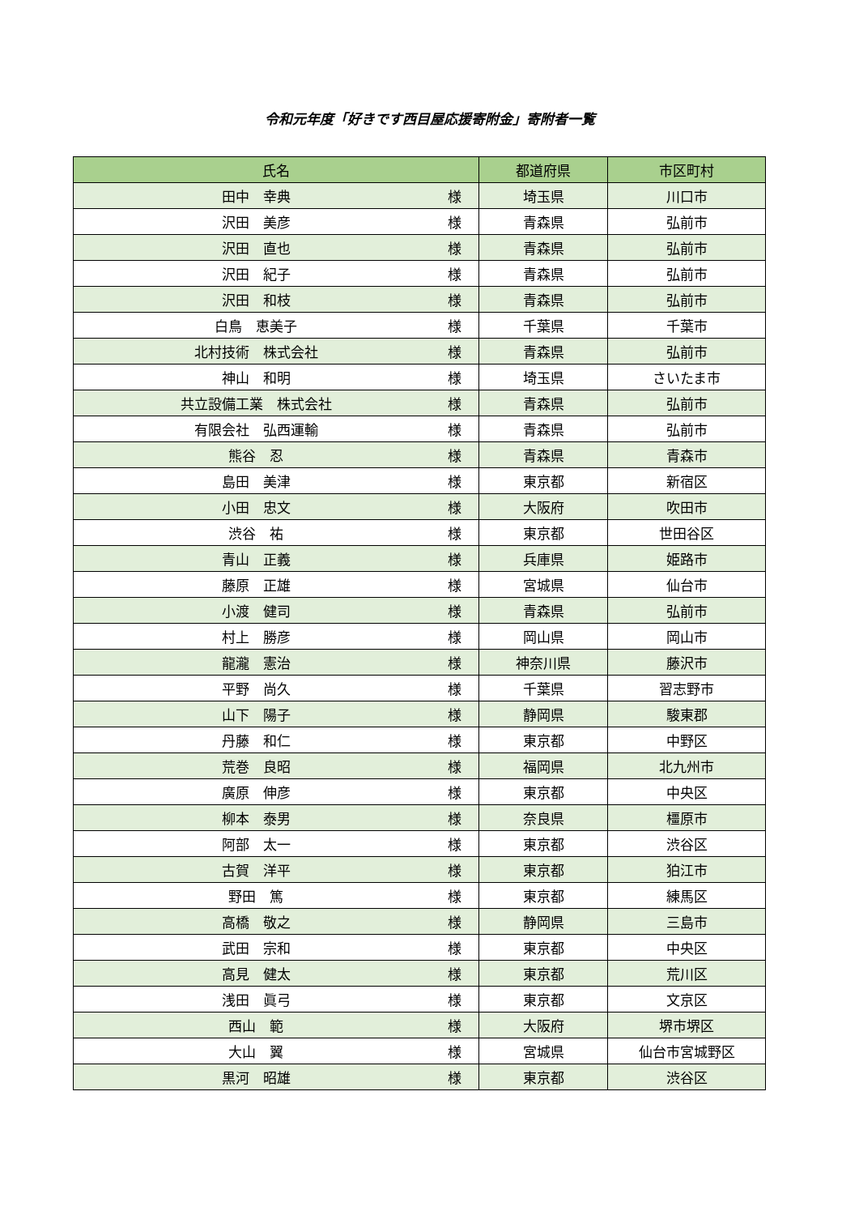令和元年度「好きです西目屋応援寄附金」寄附者一覧
| 氏名 | | 都道府県 | 市区町村 |
| --- | --- | --- | --- |
| 田中 幸典 | 様 | 埼玉県 | 川口市 |
| 沢田 美彦 | 様 | 青森県 | 弘前市 |
| 沢田 直也 | 様 | 青森県 | 弘前市 |
| 沢田 紀子 | 様 | 青森県 | 弘前市 |
| 沢田 和枝 | 様 | 青森県 | 弘前市 |
| 白鳥 恵美子 | 様 | 千葉県 | 千葉市 |
| 北村技術 株式会社 | 様 | 青森県 | 弘前市 |
| 神山 和明 | 様 | 埼玉県 | さいたま市 |
| 共立設備工業 株式会社 | 様 | 青森県 | 弘前市 |
| 有限会社 弘西運輸 | 様 | 青森県 | 弘前市 |
| 熊谷 忍 | 様 | 青森県 | 青森市 |
| 島田 美津 | 様 | 東京都 | 新宿区 |
| 小田 忠文 | 様 | 大阪府 | 吹田市 |
| 渋谷 祐 | 様 | 東京都 | 世田谷区 |
| 青山 正義 | 様 | 兵庫県 | 姫路市 |
| 藤原 正雄 | 様 | 宮城県 | 仙台市 |
| 小渡 健司 | 様 | 青森県 | 弘前市 |
| 村上 勝彦 | 様 | 岡山県 | 岡山市 |
| 龍瀧 憲治 | 様 | 神奈川県 | 藤沢市 |
| 平野 尚久 | 様 | 千葉県 | 習志野市 |
| 山下 陽子 | 様 | 静岡県 | 駿東郡 |
| 丹藤 和仁 | 様 | 東京都 | 中野区 |
| 荒巻 良昭 | 様 | 福岡県 | 北九州市 |
| 廣原 伸彦 | 様 | 東京都 | 中央区 |
| 柳本 泰男 | 様 | 奈良県 | 橿原市 |
| 阿部 太一 | 様 | 東京都 | 渋谷区 |
| 古賀 洋平 | 様 | 東京都 | 狛江市 |
| 野田 篤 | 様 | 東京都 | 練馬区 |
| 高橋 敬之 | 様 | 静岡県 | 三島市 |
| 武田 宗和 | 様 | 東京都 | 中央区 |
| 高見 健太 | 様 | 東京都 | 荒川区 |
| 浅田 眞弓 | 様 | 東京都 | 文京区 |
| 西山 範 | 様 | 大阪府 | 堺市堺区 |
| 大山 翼 | 様 | 宮城県 | 仙台市宮城野区 |
| 黒河 昭雄 | 様 | 東京都 | 渋谷区 |